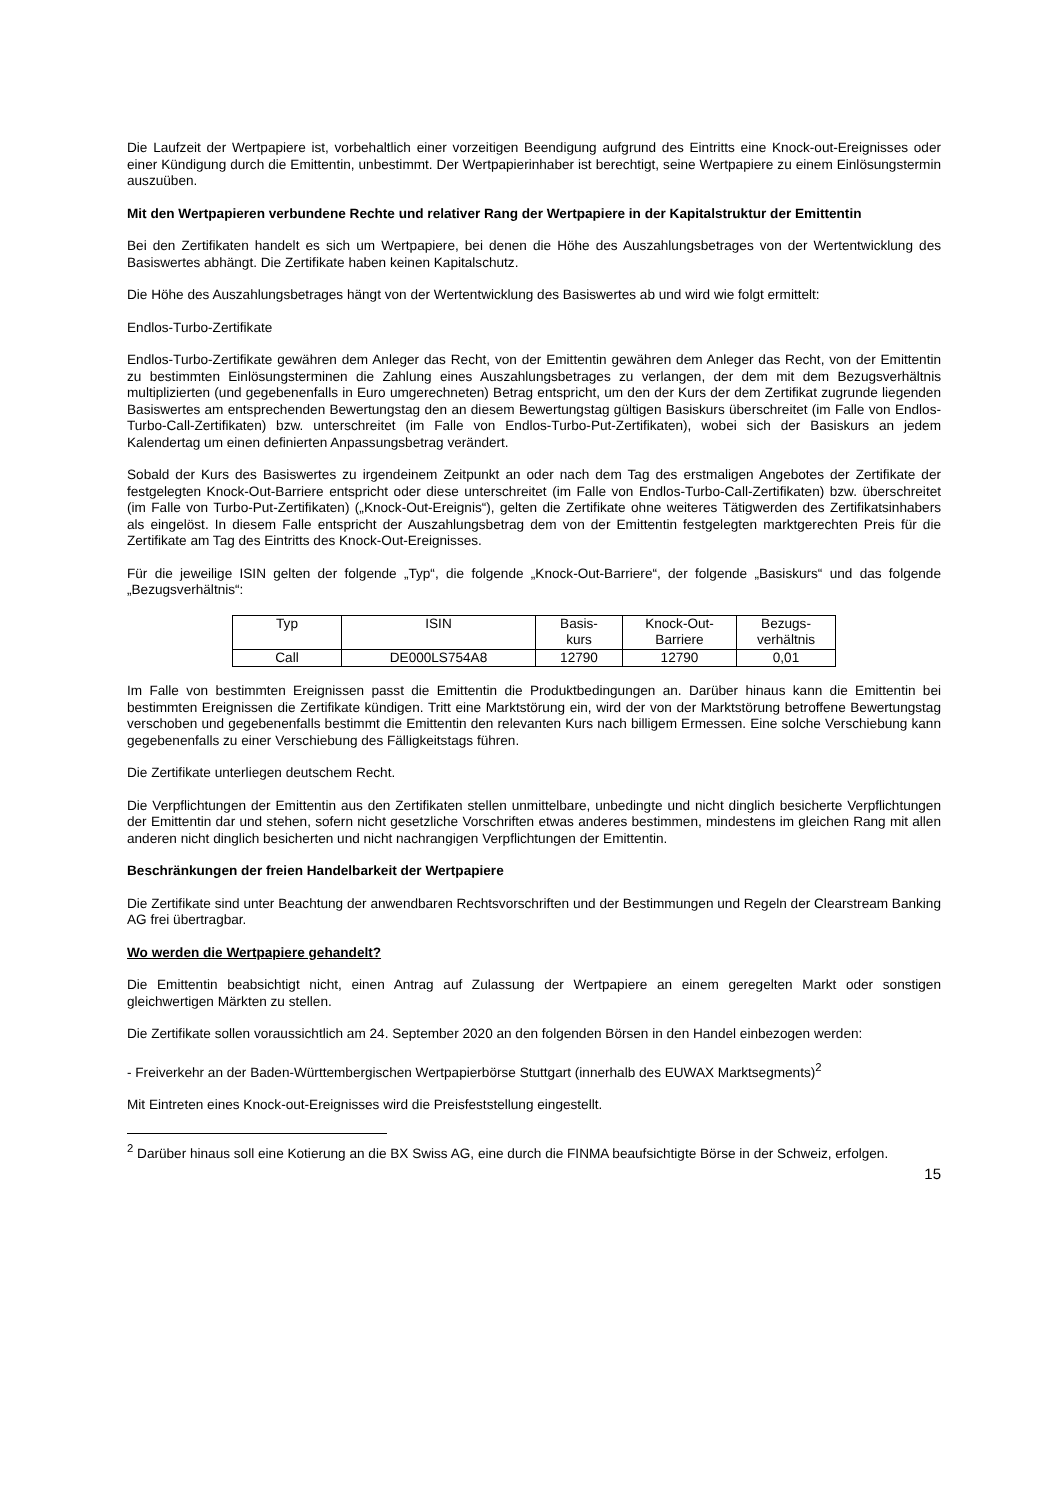Die Laufzeit der Wertpapiere ist, vorbehaltlich einer vorzeitigen Beendigung aufgrund des Eintritts eine Knock-out-Ereignisses oder einer Kündigung durch die Emittentin, unbestimmt. Der Wertpapierinhaber ist berechtigt, seine Wertpapiere zu einem Einlösungstermin auszuüben.
Mit den Wertpapieren verbundene Rechte und relativer Rang der Wertpapiere in der Kapitalstruktur der Emittentin
Bei den Zertifikaten handelt es sich um Wertpapiere, bei denen die Höhe des Auszahlungsbetrages von der Wertentwicklung des Basiswertes abhängt. Die Zertifikate haben keinen Kapitalschutz.
Die Höhe des Auszahlungsbetrages hängt von der Wertentwicklung des Basiswertes ab und wird wie folgt ermittelt:
Endlos-Turbo-Zertifikate
Endlos-Turbo-Zertifikate gewähren dem Anleger das Recht, von der Emittentin gewähren dem Anleger das Recht, von der Emittentin zu bestimmten Einlösungsterminen die Zahlung eines Auszahlungsbetrages zu verlangen, der dem mit dem Bezugsverhältnis multiplizierten (und gegebenenfalls in Euro umgerechneten) Betrag entspricht, um den der Kurs der dem Zertifikat zugrunde liegenden Basiswertes am entsprechenden Bewertungstag den an diesem Bewertungstag gültigen Basiskurs überschreitet (im Falle von Endlos-Turbo-Call-Zertifikaten) bzw. unterschreitet (im Falle von Endlos-Turbo-Put-Zertifikaten), wobei sich der Basiskurs an jedem Kalendertag um einen definierten Anpassungsbetrag verändert.
Sobald der Kurs des Basiswertes zu irgendeinem Zeitpunkt an oder nach dem Tag des erstmaligen Angebotes der Zertifikate der festgelegten Knock-Out-Barriere entspricht oder diese unterschreitet (im Falle von Endlos-Turbo-Call-Zertifikaten) bzw. überschreitet (im Falle von Turbo-Put-Zertifikaten) („Knock-Out-Ereignis“), gelten die Zertifikate ohne weiteres Tätigwerden des Zertifikatsinhabers als eingelöst. In diesem Falle entspricht der Auszahlungsbetrag dem von der Emittentin festgelegten marktgerechten Preis für die Zertifikate am Tag des Eintritts des Knock-Out-Ereignisses.
Für die jeweilige ISIN gelten der folgende „Typ“, die folgende „Knock-Out-Barriere“, der folgende „Basiskurs“ und das folgende „Bezugsverhältnis“:
| Typ | ISIN | Basis- kurs | Knock-Out- Barriere | Bezugs- verhältnis |
| --- | --- | --- | --- | --- |
| Call | DE000LS754A8 | 12790 | 12790 | 0,01 |
Im Falle von bestimmten Ereignissen passt die Emittentin die Produktbedingungen an. Darüber hinaus kann die Emittentin bei bestimmten Ereignissen die Zertifikate kündigen. Tritt eine Marktstörung ein, wird der von der Marktstörung betroffene Bewertungstag verschoben und gegebenenfalls bestimmt die Emittentin den relevanten Kurs nach billigem Ermessen. Eine solche Verschiebung kann gegebenenfalls zu einer Verschiebung des Fälligkeitstags führen.
Die Zertifikate unterliegen deutschem Recht.
Die Verpflichtungen der Emittentin aus den Zertifikaten stellen unmittelbare, unbedingte und nicht dinglich besicherte Verpflichtungen der Emittentin dar und stehen, sofern nicht gesetzliche Vorschriften etwas anderes bestimmen, mindestens im gleichen Rang mit allen anderen nicht dinglich besicherten und nicht nachrangigen Verpflichtungen der Emittentin.
Beschränkungen der freien Handelbarkeit der Wertpapiere
Die Zertifikate sind unter Beachtung der anwendbaren Rechtsvorschriften und der Bestimmungen und Regeln der Clearstream Banking AG frei übertragbar.
Wo werden die Wertpapiere gehandelt?
Die Emittentin beabsichtigt nicht, einen Antrag auf Zulassung der Wertpapiere an einem geregelten Markt oder sonstigen gleichwertigen Märkten zu stellen.
Die Zertifikate sollen voraussichtlich am 24. September 2020 an den folgenden Börsen in den Handel einbezogen werden:
- Freiverkehr an der Baden-Württembergischen Wertpapierbörse Stuttgart (innerhalb des EUWAX Marktsegments)<sup>2</sup>
Mit Eintreten eines Knock-out-Ereignisses wird die Preisfeststellung eingestellt.
<sup>2</sup> Darüber hinaus soll eine Kotierung an die BX Swiss AG, eine durch die FINMA beaufsichtigte Börse in der Schweiz, erfolgen.
15